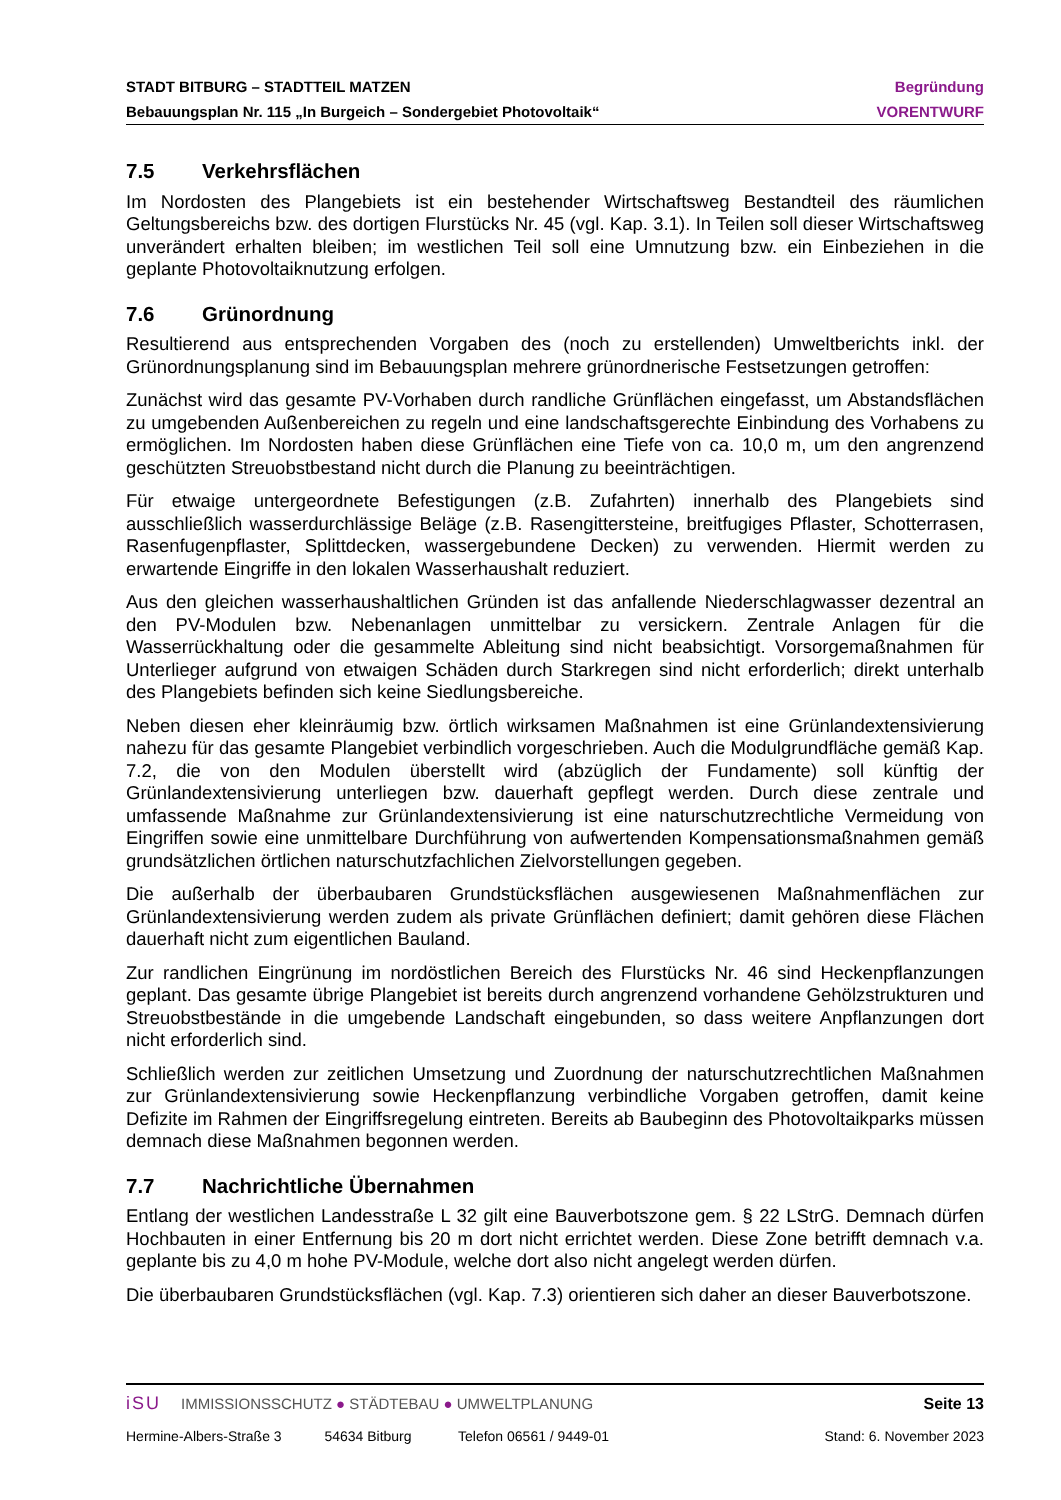STADT BITBURG – STADTTEIL MATZEN Begründung
Bebauungsplan Nr. 115 „In Burgeich – Sondergebiet Photovoltaik“VORENTWURF
7.5 Verkehrsflächen
Im Nordosten des Plangebiets ist ein bestehender Wirtschaftsweg Bestandteil des räumlichen Geltungsbereichs bzw. des dortigen Flurstücks Nr. 45 (vgl. Kap. 3.1). In Teilen soll dieser Wirtschaftsweg unverändert erhalten bleiben; im westlichen Teil soll eine Umnutzung bzw. ein Einbeziehen in die geplante Photovoltaiknutzung erfolgen.
7.6 Grünordnung
Resultierend aus entsprechenden Vorgaben des (noch zu erstellenden) Umweltberichts inkl. der Grünordnungsplanung sind im Bebauungsplan mehrere grünordnerische Festsetzungen getroffen:
Zunächst wird das gesamte PV-Vorhaben durch randliche Grünflächen eingefasst, um Abstandsflächen zu umgebenden Außenbereichen zu regeln und eine landschaftsgerechte Einbindung des Vorhabens zu ermöglichen. Im Nordosten haben diese Grünflächen eine Tiefe von ca. 10,0 m, um den angrenzend geschützten Streuobstbestand nicht durch die Planung zu beeinträchtigen.
Für etwaige untergeordnete Befestigungen (z.B. Zufahrten) innerhalb des Plangebiets sind ausschließlich wasserdurchlässige Beläge (z.B. Rasengittersteine, breitfugiges Pflaster, Schotterrasen, Rasenfugenpflaster, Splittdecken, wassergebundene Decken) zu verwenden. Hiermit werden zu erwartende Eingriffe in den lokalen Wasserhaushalt reduziert.
Aus den gleichen wasserhaushaltlichen Gründen ist das anfallende Niederschlagwasser dezentral an den PV-Modulen bzw. Nebenanlagen unmittelbar zu versickern. Zentrale Anlagen für die Wasserrückhaltung oder die gesammelte Ableitung sind nicht beabsichtigt. Vorsorgemaßnahmen für Unterlieger aufgrund von etwaigen Schäden durch Starkregen sind nicht erforderlich; direkt unterhalb des Plangebiets befinden sich keine Siedlungsbereiche.
Neben diesen eher kleinräumig bzw. örtlich wirksamen Maßnahmen ist eine Grünlandextensivierung nahezu für das gesamte Plangebiet verbindlich vorgeschrieben. Auch die Modulgrundfläche gemäß Kap. 7.2, die von den Modulen überstellt wird (abzüglich der Fundamente) soll künftig der Grünlandextensivierung unterliegen bzw. dauerhaft gepflegt werden. Durch diese zentrale und umfassende Maßnahme zur Grünlandextensivierung ist eine naturschutzrechtliche Vermeidung von Eingriffen sowie eine unmittelbare Durchführung von aufwertenden Kompensationsmaßnahmen gemäß grundsätzlichen örtlichen naturschutzfachlichen Zielvorstellungen gegeben.
Die außerhalb der überbaubaren Grundstücksflächen ausgewiesenen Maßnahmenflächen zur Grünlandextensivierung werden zudem als private Grünflächen definiert; damit gehören diese Flächen dauerhaft nicht zum eigentlichen Bauland.
Zur randlichen Eingrünung im nordöstlichen Bereich des Flurstücks Nr. 46 sind Heckenpflanzungen geplant. Das gesamte übrige Plangebiet ist bereits durch angrenzend vorhandene Gehölzstrukturen und Streuobstbestände in die umgebende Landschaft eingebunden, so dass weitere Anpflanzungen dort nicht erforderlich sind.
Schließlich werden zur zeitlichen Umsetzung und Zuordnung der naturschutzrechtlichen Maßnahmen zur Grünlandextensivierung sowie Heckenpflanzung verbindliche Vorgaben getroffen, damit keine Defizite im Rahmen der Eingriffsregelung eintreten. Bereits ab Baubeginn des Photovoltaikparks müssen demnach diese Maßnahmen begonnen werden.
7.7 Nachrichtliche Übernahmen
Entlang der westlichen Landesstraße L 32 gilt eine Bauverbotszone gem. § 22 LStrG. Demnach dürfen Hochbauten in einer Entfernung bis 20 m dort nicht errichtet werden. Diese Zone betrifft demnach v.a. geplante bis zu 4,0 m hohe PV-Module, welche dort also nicht angelegt werden dürfen.
Die überbaubaren Grundstücksflächen (vgl. Kap. 7.3) orientieren sich daher an dieser Bauverbotszone.
iSU IMMISSIONSSCHUTZ ● STÄDTEBAU ● UMWELTPLANUNG Seite 13
Hermine-Albers-Straße 3 54634 Bitburg Telefon 06561 / 9449-01 Stand: 6. November 2023